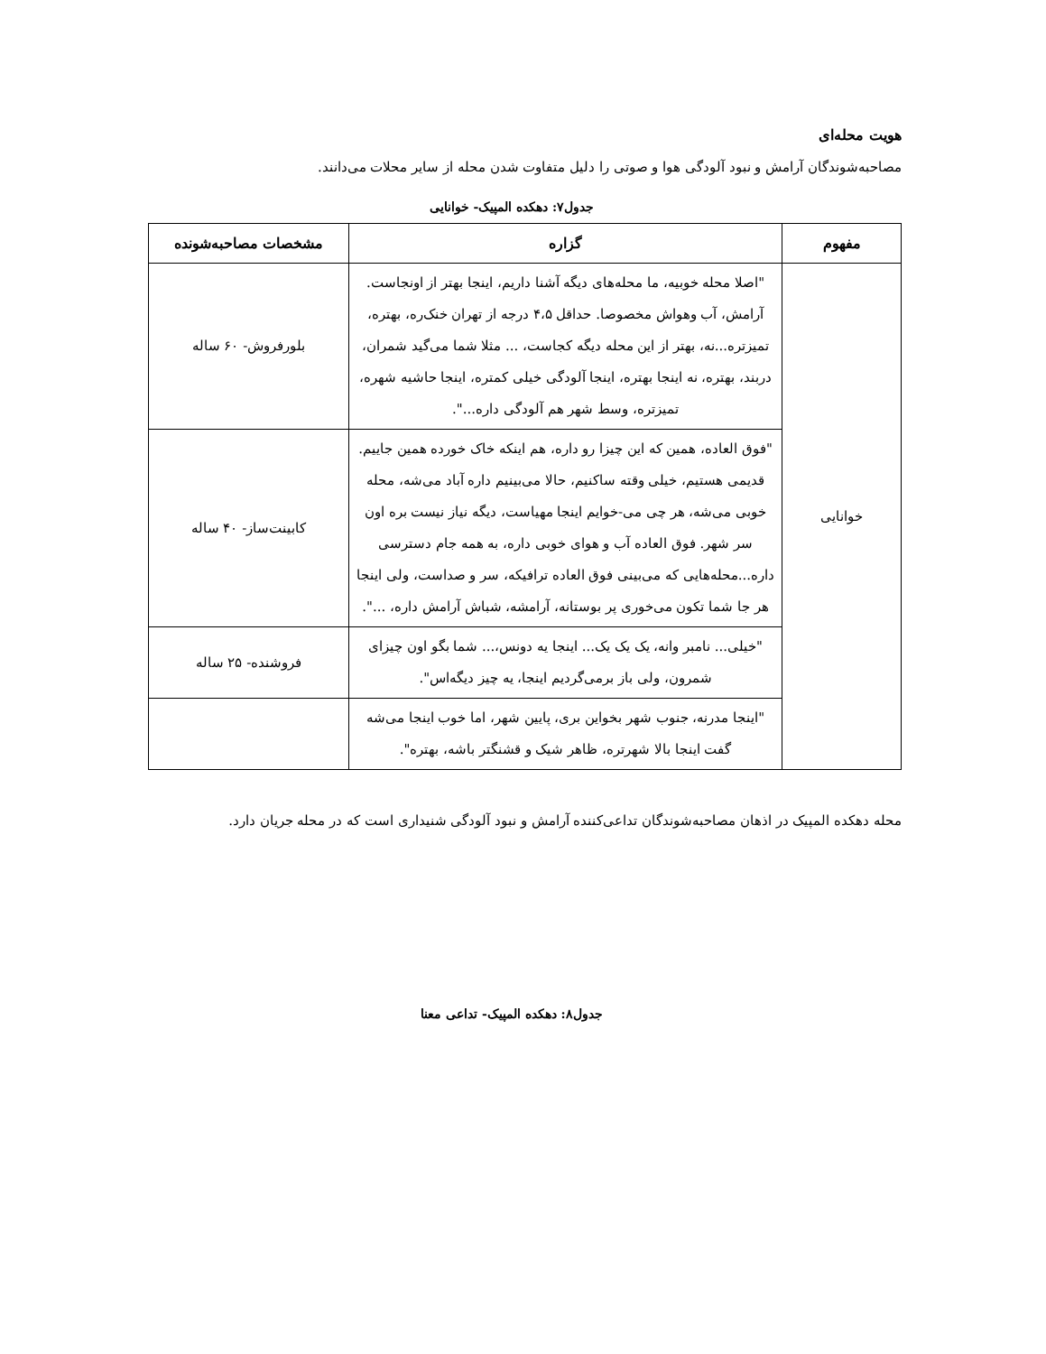هویت محله‌ای
مصاحبه‌شوندگان آرامش و نبود آلودگی هوا و صوتی را دلیل متفاوت شدن محله از سایر محلات می‌دانند.
جدول۷: دهکده المپیک- خوانایی
| مفهوم | گزاره | مشخصات مصاحبه‌شونده |
| --- | --- | --- |
| خوانایی | "اصلا محله خوبیه، ما محله‌های دیگه آشنا داریم، اینجا بهتر از اونجاست. آرامش، آب وهواش مخصوصا. حداقل ۴،۵ درجه از تهران خنک‌ره، بهتره، تمیزتره...نه، بهتر از این محله دیگه کجاست، ... مثلا شما می‌گید شمران، دربند، بهتره، نه اینجا بهتره، اینجا آلودگی خیلی کمتره، اینجا حاشیه شهره، تمیزتره، وسط شهر هم آلودگی داره...". | بلورفروش- ۶۰ ساله |
| | "فوق العاده، همین که این چیزا رو داره، هم اینکه خاک خورده همین جاییم. قدیمی هستیم، خیلی وقته ساکنیم، حالا می‌بینیم داره آباد می‌شه، محله خوبی می‌شه، هر چی می-خوایم اینجا مهیاست، دیگه نیاز نیست بره اون سر شهر. فوق العاده آب و هوای خوبی داره، به همه جام دسترسی داره...محله‌هایی که می‌بینی فوق العاده ترافیکه، سر و صداست، ولی اینجا هر جا شما تکون می‌خوری پر بوستانه، آرامشه، شباش آرامش داره، ...". | کابینت‌ساز- ۴۰ ساله |
| | "خیلی... نامبر وانه، یک یک یک... اینجا یه دونس،... شما بگو اون چیزای شمرون، ولی باز برمی‌گردیم اینجا، یه چیز دیگه‌اس". | فروشنده- ۲۵ ساله |
| | "اینجا مدرنه، جنوب شهر بخواین بری، پایین شهر، اما خوب اینجا می‌شه گفت اینجا بالا شهرتره، ظاهر شیک و قشنگتر باشه، بهتره". | |
محله دهکده المپیک در اذهان مصاحبه‌شوندگان تداعی‌کننده آرامش و نبود آلودگی شنیداری است که در محله جریان دارد.
جدول۸: دهکده المپیک- تداعی معنا